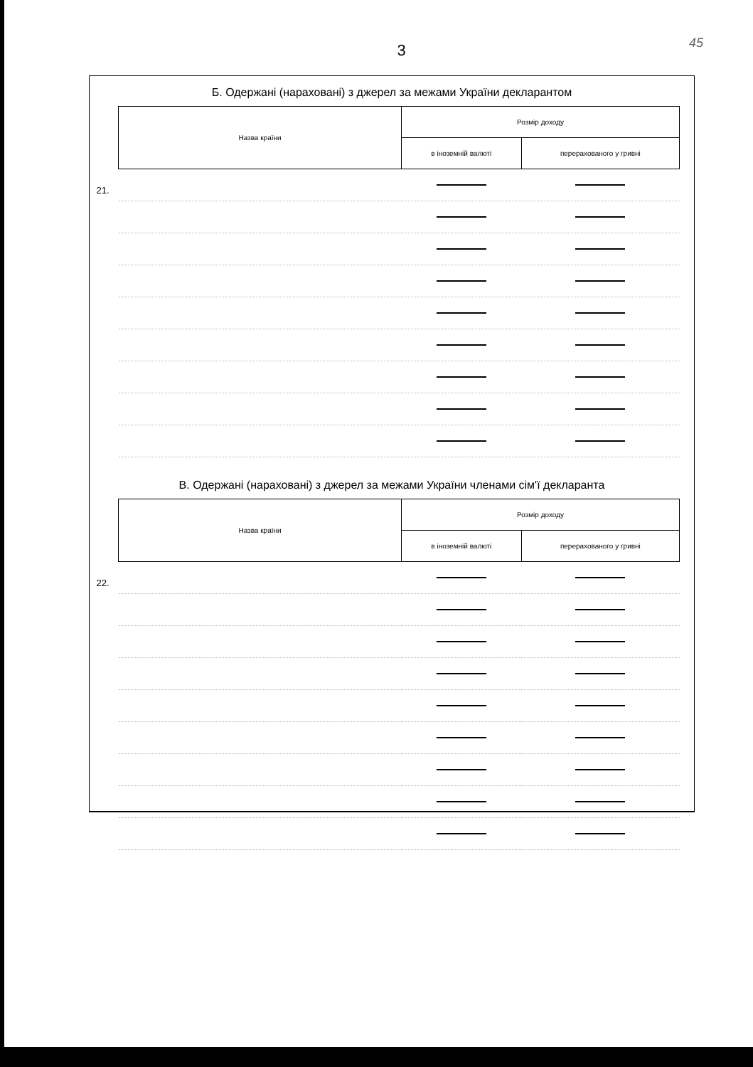45
3
Б. Одержані (нараховані) з джерел за межами України декларантом
| Назва країни | Розмір доходу | |
| --- | --- | --- |
| | в іноземній валюті | перерахованого у гривні |
| 21. | | |
В. Одержані (нараховані) з джерел за межами України членами сім'ї декларанта
| Назва країни | Розмір доходу | |
| --- | --- | --- |
| | в іноземній валюті | перерахованого у гривні |
| 22. | | |